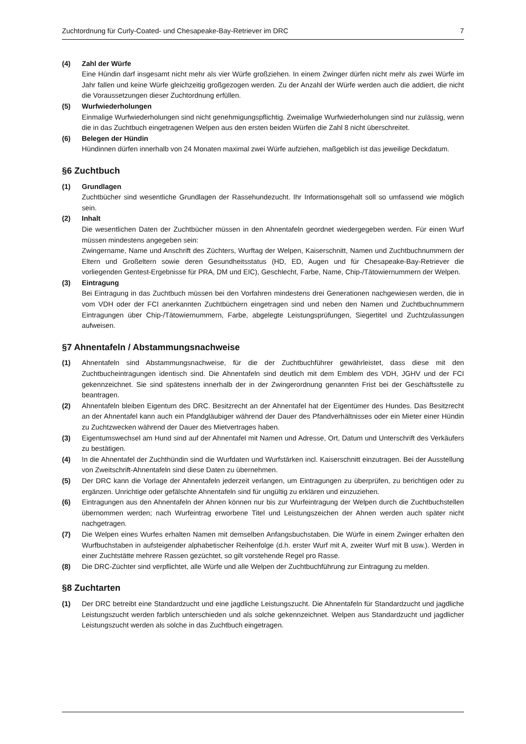Zuchtordnung für Curly-Coated- und Chesapeake-Bay-Retriever im DRC 7
(4) Zahl der Würfe
Eine Hündin darf insgesamt nicht mehr als vier Würfe großziehen. In einem Zwinger dürfen nicht mehr als zwei Würfe im Jahr fallen und keine Würfe gleichzeitig großgezogen werden. Zu der Anzahl der Würfe werden auch die addiert, die nicht die Voraussetzungen dieser Zuchtordnung erfüllen.
(5) Wurfwiederholungen
Einmalige Wurfwiederholungen sind nicht genehmigungspflichtig. Zweimalige Wurfwiederholungen sind nur zulässig, wenn die in das Zuchtbuch eingetragenen Welpen aus den ersten beiden Würfen die Zahl 8 nicht überschreitet.
(6) Belegen der Hündin
Hündinnen dürfen innerhalb von 24 Monaten maximal zwei Würfe aufziehen, maßgeblich ist das jeweilige Deckdatum.
§6 Zuchtbuch
(1) Grundlagen
Zuchtbücher sind wesentliche Grundlagen der Rassehundezucht. Ihr Informationsgehalt soll so umfassend wie möglich sein.
(2) Inhalt
Die wesentlichen Daten der Zuchtbücher müssen in den Ahnentafeln geordnet wiedergegeben werden. Für einen Wurf müssen mindestens angegeben sein:
Zwingername, Name und Anschrift des Züchters, Wurftag der Welpen, Kaiserschnitt, Namen und Zuchtbuchnummern der Eltern und Großeltern sowie deren Gesundheitsstatus (HD, ED, Augen und für Chesapeake-Bay-Retriever die vorliegenden Gentest-Ergebnisse für PRA, DM und EIC), Geschlecht, Farbe, Name, Chip-/Tätowiernummern der Welpen.
(3) Eintragung
Bei Eintragung in das Zuchtbuch müssen bei den Vorfahren mindestens drei Generationen nachgewiesen werden, die in vom VDH oder der FCI anerkannten Zuchtbüchern eingetragen sind und neben den Namen und Zuchtbuchnummern Eintragungen über Chip-/Tätowiernummern, Farbe, abgelegte Leistungsprüfungen, Siegertitel und Zuchtzulassungen aufweisen.
§7 Ahnentafeln / Abstammungsnachweise
(1) Ahnentafeln sind Abstammungsnachweise, für die der Zuchtbuchführer gewährleistet, dass diese mit den Zuchtbucheintragungen identisch sind. Die Ahnentafeln sind deutlich mit dem Emblem des VDH, JGHV und der FCI gekennzeichnet. Sie sind spätestens innerhalb der in der Zwingerordnung genannten Frist bei der Geschäftsstelle zu beantragen.
(2) Ahnentafeln bleiben Eigentum des DRC. Besitzrecht an der Ahnentafel hat der Eigentümer des Hundes. Das Besitzrecht an der Ahnentafel kann auch ein Pfandgläubiger während der Dauer des Pfandverhältnisses oder ein Mieter einer Hündin zu Zuchtzwecken während der Dauer des Mietvertrages haben.
(3) Eigentumswechsel am Hund sind auf der Ahnentafel mit Namen und Adresse, Ort, Datum und Unterschrift des Verkäufers zu bestätigen.
(4) In die Ahnentafel der Zuchthündin sind die Wurfdaten und Wurfstärken incl. Kaiserschnitt einzutragen. Bei der Ausstellung von Zweitschrift-Ahnentafeln sind diese Daten zu übernehmen.
(5) Der DRC kann die Vorlage der Ahnentafeln jederzeit verlangen, um Eintragungen zu überprüfen, zu berichtigen oder zu ergänzen. Unrichtige oder gefälschte Ahnentafeln sind für ungültig zu erklären und einzuziehen.
(6) Eintragungen aus den Ahnentafeln der Ahnen können nur bis zur Wurfeintragung der Welpen durch die Zuchtbuchstellen übernommen werden; nach Wurfeintrag erworbene Titel und Leistungszeichen der Ahnen werden auch später nicht nachgetragen.
(7) Die Welpen eines Wurfes erhalten Namen mit demselben Anfangsbuchstaben. Die Würfe in einem Zwinger erhalten den Wurfbuchstaben in aufsteigender alphabetischer Reihenfolge (d.h. erster Wurf mit A, zweiter Wurf mit B usw.). Werden in einer Zuchtstätte mehrere Rassen gezüchtet, so gilt vorstehende Regel pro Rasse.
(8) Die DRC-Züchter sind verpflichtet, alle Würfe und alle Welpen der Zuchtbuchführung zur Eintragung zu melden.
§8 Zuchtarten
(1) Der DRC betreibt eine Standardzucht und eine jagdliche Leistungszucht. Die Ahnentafeln für Standardzucht und jagdliche Leistungszucht werden farblich unterschieden und als solche gekennzeichnet. Welpen aus Standardzucht und jagdlicher Leistungszucht werden als solche in das Zuchtbuch eingetragen.